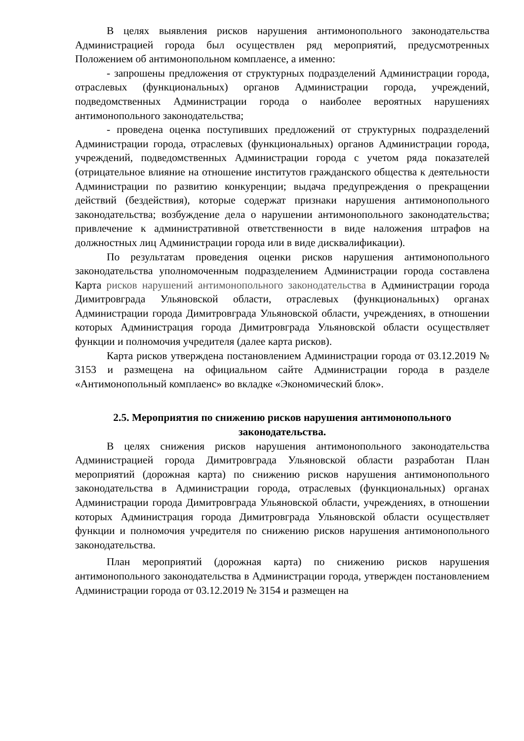В целях выявления рисков нарушения антимонопольного законодательства Администрацией города был осуществлен ряд мероприятий, предусмотренных Положением об антимонопольном комплаенсе, а именно:
- запрошены предложения от структурных подразделений Администрации города, отраслевых (функциональных) органов Администрации города, учреждений, подведомственных Администрации города о наиболее вероятных нарушениях антимонопольного законодательства;
- проведена оценка поступивших предложений от структурных подразделений Администрации города, отраслевых (функциональных) органов Администрации города, учреждений, подведомственных Администрации города с учетом ряда показателей (отрицательное влияние на отношение институтов гражданского общества к деятельности Администрации по развитию конкуренции; выдача предупреждения о прекращении действий (бездействия), которые содержат признаки нарушения антимонопольного законодательства; возбуждение дела о нарушении антимонопольного законодательства; привлечение к административной ответственности в виде наложения штрафов на должностных лиц Администрации города или в виде дисквалификации).
По результатам проведения оценки рисков нарушения антимонопольного законодательства уполномоченным подразделением Администрации города составлена Карта рисков нарушений антимонопольного законодательства в Администрации города Димитровграда Ульяновской области, отраслевых (функциональных) органах Администрации города Димитровграда Ульяновской области, учреждениях, в отношении которых Администрация города Димитровграда Ульяновской области осуществляет функции и полномочия учредителя (далее карта рисков).
Карта рисков утверждена постановлением Администрации города от 03.12.2019 № 3153 и размещена на официальном сайте Администрации города в разделе «Антимонопольный комплаенс» во вкладке «Экономический блок».
2.5. Мероприятия по снижению рисков нарушения антимонопольного законодательства.
В целях снижения рисков нарушения антимонопольного законодательства Администрацией города Димитровграда Ульяновской области разработан План мероприятий (дорожная карта) по снижению рисков нарушения антимонопольного законодательства в Администрации города, отраслевых (функциональных) органах Администрации города Димитровграда Ульяновской области, учреждениях, в отношении которых Администрация города Димитровграда Ульяновской области осуществляет функции и полномочия учредителя по снижению рисков нарушения антимонопольного законодательства.
План мероприятий (дорожная карта) по снижению рисков нарушения антимонопольного законодательства в Администрации города, утвержден постановлением Администрации города от 03.12.2019 № 3154 и размещен на